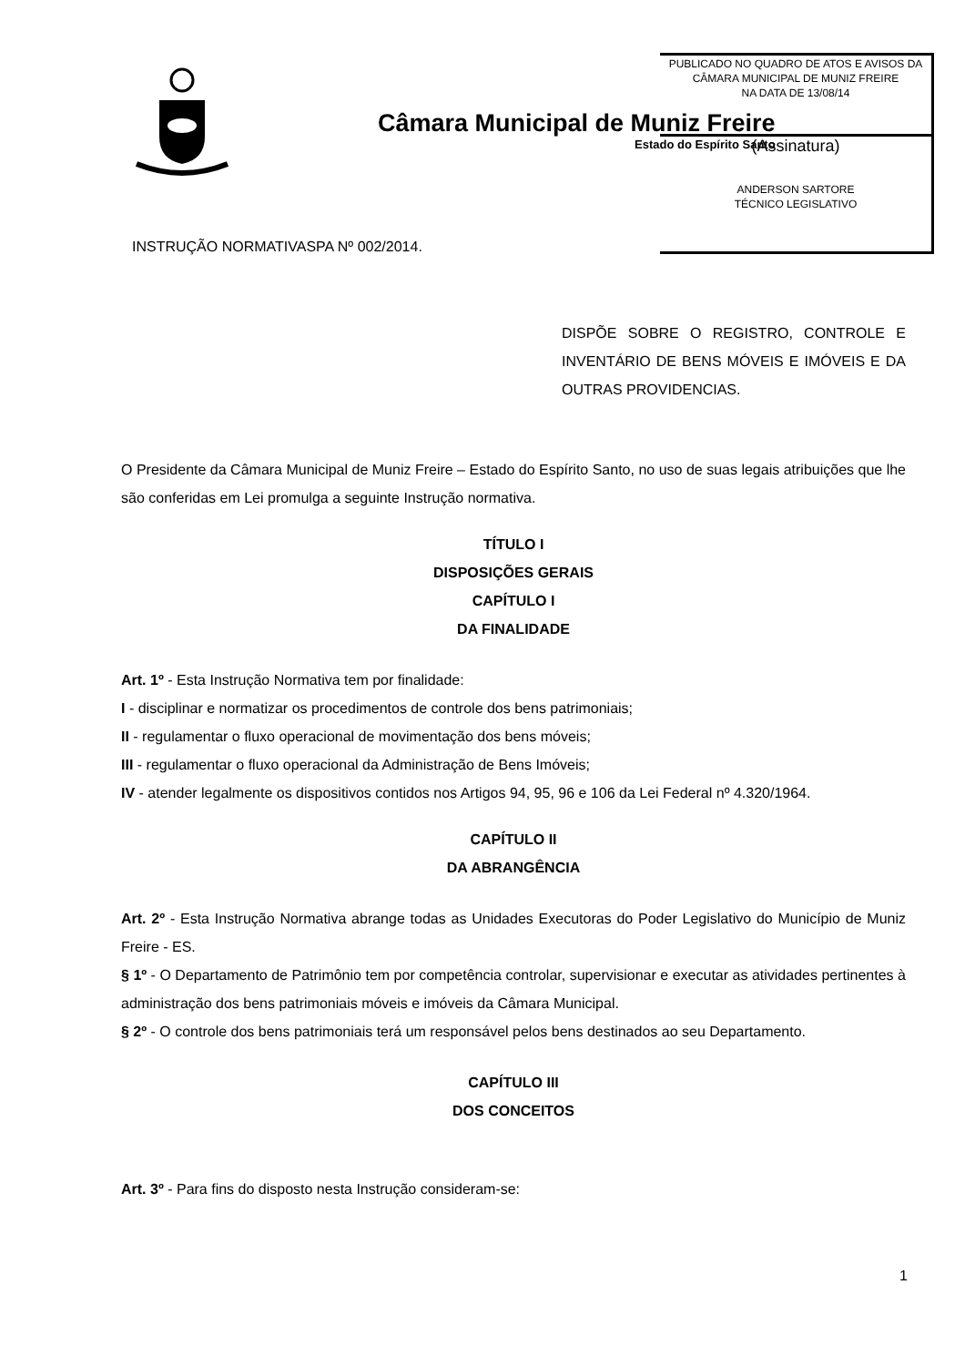Câmara Municipal de Muniz Freire
Estado do Espírito Santo
PUBLICADO NO QUADRO DE ATOS E AVISOS DA
CÂMARA MUNICIPAL DE MUNIZ FREIRE
NA DATA DE 13/08/14
(Assinatura)
ANDERSON SARTORE
TÉCNICO LEGISLATIVO
INSTRUÇÃO NORMATIVASPA Nº 002/2014.
DISPÕE SOBRE O REGISTRO, CONTROLE E INVENTÁRIO DE BENS MÓVEIS E IMÓVEIS E DA OUTRAS PROVIDENCIAS.
O Presidente da Câmara Municipal de Muniz Freire – Estado do Espírito Santo, no uso de suas legais atribuições que lhe são conferidas em Lei promulga a seguinte Instrução normativa.
TÍTULO I
DISPOSIÇÕES GERAIS
CAPÍTULO I
DA FINALIDADE
Art. 1º - Esta Instrução Normativa tem por finalidade:
I - disciplinar e normatizar os procedimentos de controle dos bens patrimoniais;
II - regulamentar o fluxo operacional de movimentação dos bens móveis;
III - regulamentar o fluxo operacional da Administração de Bens Imóveis;
IV - atender legalmente os dispositivos contidos nos Artigos 94, 95, 96 e 106 da Lei Federal nº 4.320/1964.
CAPÍTULO II
DA ABRANGÊNCIA
Art. 2º - Esta Instrução Normativa abrange todas as Unidades Executoras do Poder Legislativo do Município de Muniz Freire - ES.
§ 1º - O Departamento de Patrimônio tem por competência controlar, supervisionar e executar as atividades pertinentes à administração dos bens patrimoniais móveis e imóveis da Câmara Municipal.
§ 2º - O controle dos bens patrimoniais terá um responsável pelos bens destinados ao seu Departamento.
CAPÍTULO III
DOS CONCEITOS
Art. 3º - Para fins do disposto nesta Instrução consideram-se:
1